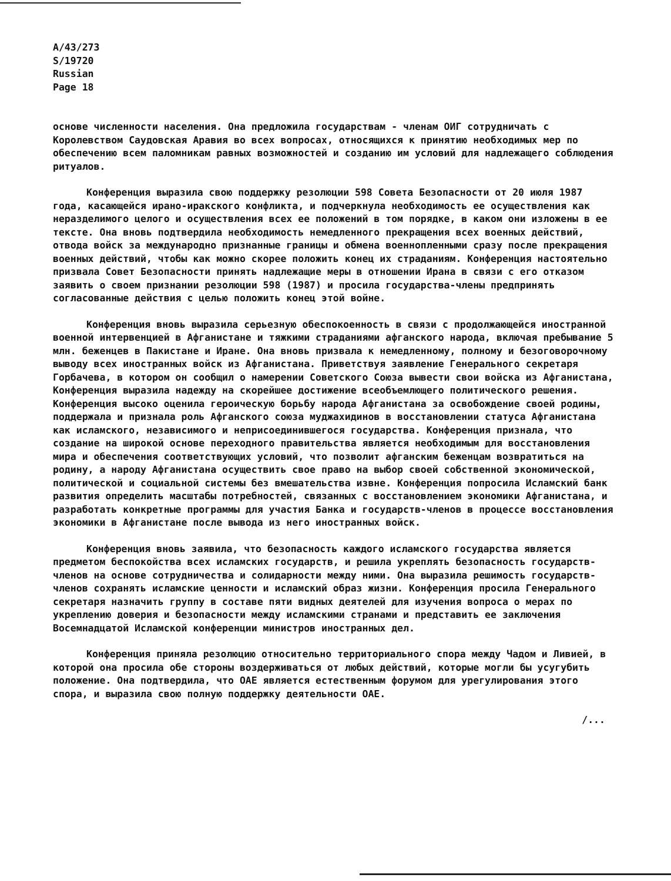A/43/273
S/19720
Russian
Page 18
основе численности населения. Она предложила государствам - членам ОИГ сотрудничать с Королевством Саудовская Аравия во всех вопросах, относящихся к принятию необходимых мер по обеспечению всем паломникам равных возможностей и созданию им условий для надлежащего соблюдения ритуалов.
Конференция выразила свою поддержку резолюции 598 Совета Безопасности от 20 июля 1987 года, касающейся ирано-иракского конфликта, и подчеркнула необходимость ее осуществления как неразделимого целого и осуществления всех ее положений в том порядке, в каком они изложены в ее тексте. Она вновь подтвердила необходимость немедленного прекращения всех военных действий, отвода войск за международно признанные границы и обмена военнопленными сразу после прекращения военных действий, чтобы как можно скорее положить конец их страданиям. Конференция настоятельно призвала Совет Безопасности принять надлежащие меры в отношении Ирана в связи с его отказом заявить о своем признании резолюции 598 (1987) и просила государства-члены предпринять согласованные действия с целью положить конец этой войне.
Конференция вновь выразила серьезную обеспокоенность в связи с продолжающейся иностранной военной интервенцией в Афганистане и тяжкими страданиями афганского народа, включая пребывание 5 млн. беженцев в Пакистане и Иране. Она вновь призвала к немедленному, полному и безоговорочному выводу всех иностранных войск из Афганистана. Приветствуя заявление Генерального секретаря Горбачева, в котором он сообщил о намерении Советского Союза вывести свои войска из Афганистана, Конференция выразила надежду на скорейшее достижение всеобъемлющего политического решения. Конференция высоко оценила героическую борьбу народа Афганистана за освобождение своей родины, поддержала и признала роль Афганского союза муджахидинов в восстановлении статуса Афганистана как исламского, независимого и неприсоединившегося государства. Конференция признала, что создание на широкой основе переходного правительства является необходимым для восстановления мира и обеспечения соответствующих условий, что позволит афганским беженцам возвратиться на родину, а народу Афганистана осуществить свое право на выбор своей собственной экономической, политической и социальной системы без вмешательства извне. Конференция попросила Исламский банк развития определить масштабы потребностей, связанных с восстановлением экономики Афганистана, и разработать конкретные программы для участия Банка и государств-членов в процессе восстановления экономики в Афганистане после вывода из него иностранных войск.
Конференция вновь заявила, что безопасность каждого исламского государства является предметом беспокойства всех исламских государств, и решила укреплять безопасность государств-членов на основе сотрудничества и солидарности между ними. Она выразила решимость государств-членов сохранять исламские ценности и исламский образ жизни. Конференция просила Генерального секретаря назначить группу в составе пяти видных деятелей для изучения вопроса о мерах по укреплению доверия и безопасности между исламскими странами и представить ее заключения Восемнадцатой Исламской конференции министров иностранных дел.
Конференция приняла резолюцию относительно территориального спора между Чадом и Ливией, в которой она просила обе стороны воздерживаться от любых действий, которые могли бы усугубить положение. Она подтвердила, что ОАЕ является естественным форумом для урегулирования этого спора, и выразила свою полную поддержку деятельности ОАЕ.
/...